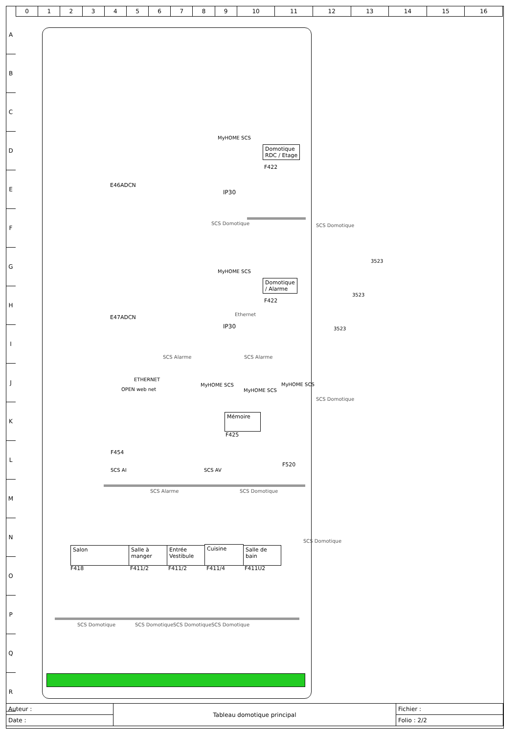| 0 | 1 | 2 | 3 | 4 | 5 | 6 | 7 | 8 | 9 | 10 | 11 | 12 | 13 | 14 | 15 | 16 |
A
B
C
D
E
F
G
H
I
J
K
L
M
N
O
P
Q
R
E46ADCN
MyHOME SCS
IP30
Domotique
RDC / Etage
F422
SCS Domotique
E47ADCN
MyHOME SCS
IP30
Domotique
/ Alarme
F422
Ethernet
SCS Alarme SCS Alarme
ETHERNET
OPEN web net
MyHOME SCS
MyHOME SCS
Mémoire
F425
F454
SCS AI SCS AV
MyHOME SCS
F520
SCS Alarme SCS Domotique
SCS Domotique
SCS Domotique
3523
3523
3523
Salon
F418
Salle à manger
F411/2
Entrée
Vestibule
F411/2
Cuisine
F411/4
Salle de bain
F411U2
SCS Domotique SCS Domotique SCS Domotique SCS Domotique
SCS Domotique
| Auteur : | Tableau domotique principal | Fichier : |
| Date : | | Folio : 2/2 |